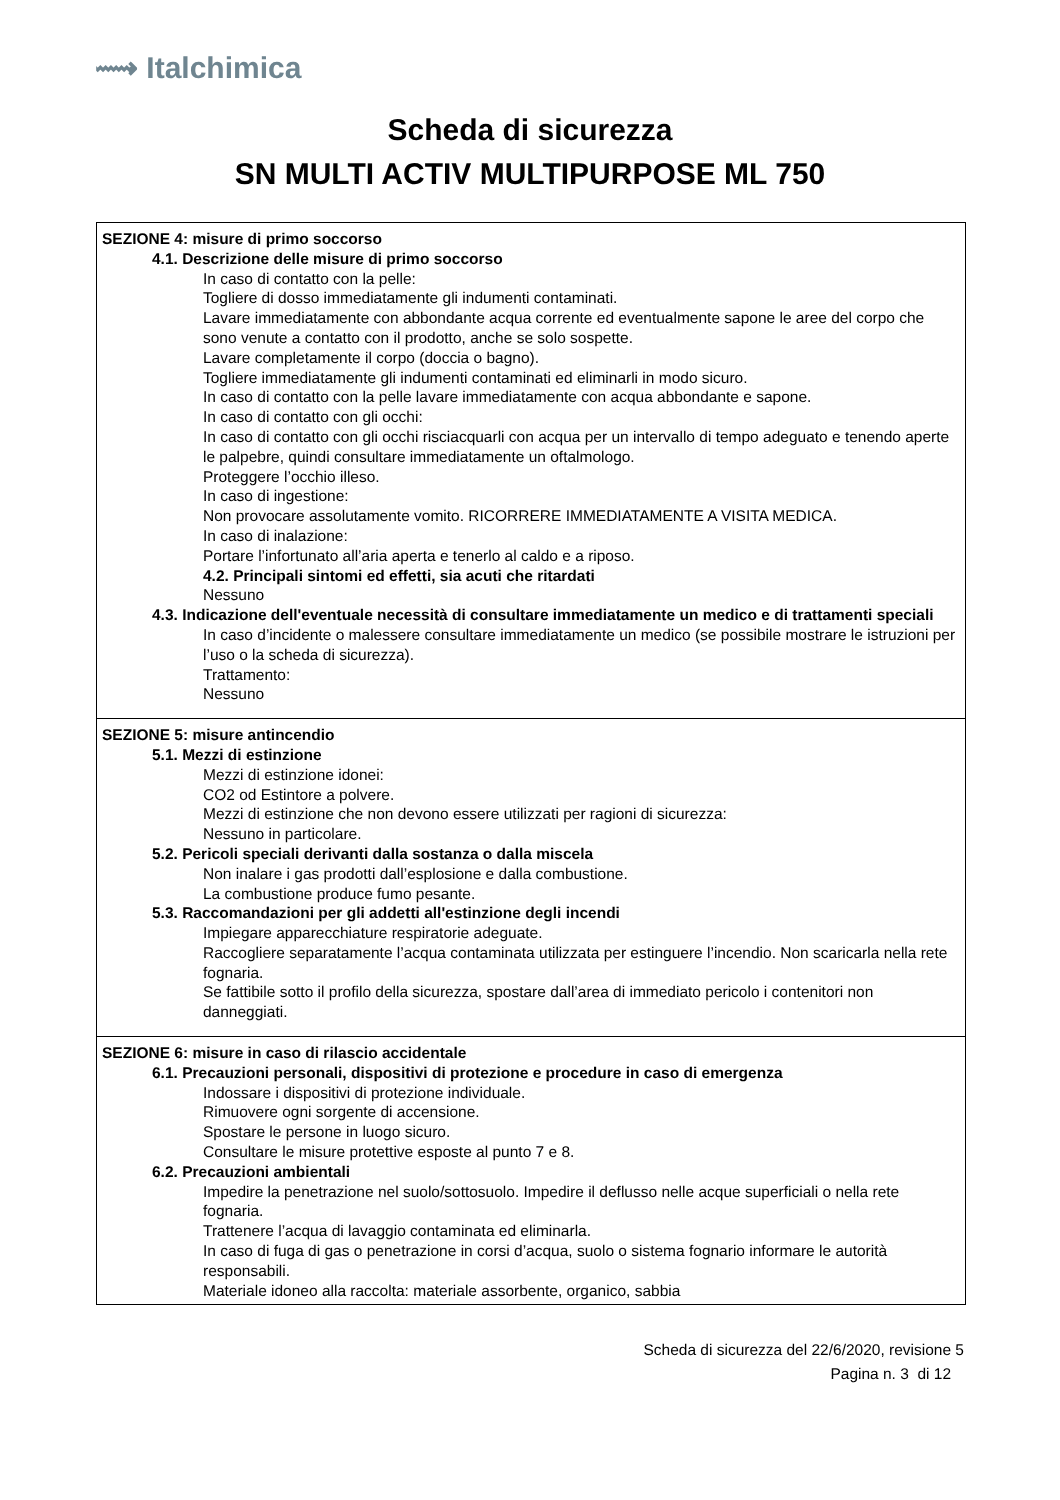⟿ Italchimica
Scheda di sicurezza
SN MULTI ACTIV MULTIPURPOSE ML 750
SEZIONE 4: misure di primo soccorso
4.1. Descrizione delle misure di primo soccorso
In caso di contatto con la pelle:
Togliere di dosso immediatamente gli indumenti contaminati.
Lavare immediatamente con abbondante acqua corrente ed eventualmente sapone le aree del corpo che sono venute a contatto con il prodotto, anche se solo sospette.
Lavare completamente il corpo (doccia o bagno).
Togliere immediatamente gli indumenti contaminati ed eliminarli in modo sicuro.
In caso di contatto con la pelle lavare immediatamente con acqua abbondante e sapone.
In caso di contatto con gli occhi:
In caso di contatto con gli occhi risciacquarli con acqua per un intervallo di tempo adeguato e tenendo aperte le palpebre, quindi consultare immediatamente un oftalmologo.
Proteggere l’occhio illeso.
In caso di ingestione:
Non provocare assolutamente vomito. RICORRERE IMMEDIATAMENTE A VISITA MEDICA.
In caso di inalazione:
Portare l’infortunato all’aria aperta e tenerlo al caldo e a riposo.
4.2. Principali sintomi ed effetti, sia acuti che ritardati
Nessuno
4.3. Indicazione dell'eventuale necessità di consultare immediatamente un medico e di trattamenti speciali
In caso d’incidente o malessere consultare immediatamente un medico (se possibile mostrare le istruzioni per l’uso o la scheda di sicurezza).
Trattamento:
Nessuno
SEZIONE 5: misure antincendio
5.1. Mezzi di estinzione
Mezzi di estinzione idonei:
CO2 od Estintore a polvere.
Mezzi di estinzione che non devono essere utilizzati per ragioni di sicurezza:
Nessuno in particolare.
5.2. Pericoli speciali derivanti dalla sostanza o dalla miscela
Non inalare i gas prodotti dall’esplosione e dalla combustione.
La combustione produce fumo pesante.
5.3. Raccomandazioni per gli addetti all'estinzione degli incendi
Impiegare apparecchiature respiratorie adeguate.
Raccogliere separatamente l’acqua contaminata utilizzata per estinguere l’incendio. Non scaricarla nella rete fognaria.
Se fattibile sotto il profilo della sicurezza, spostare dall’area di immediato pericolo i contenitori non danneggiati.
SEZIONE 6: misure in caso di rilascio accidentale
6.1. Precauzioni personali, dispositivi di protezione e procedure in caso di emergenza
Indossare i dispositivi di protezione individuale.
Rimuovere ogni sorgente di accensione.
Spostare le persone in luogo sicuro.
Consultare le misure protettive esposte al punto 7 e 8.
6.2. Precauzioni ambientali
Impedire la penetrazione nel suolo/sottosuolo. Impedire il deflusso nelle acque superficiali o nella rete fognaria.
Trattenere l’acqua di lavaggio contaminata ed eliminarla.
In caso di fuga di gas o penetrazione in corsi d’acqua, suolo o sistema fognario informare le autorità responsabili.
Materiale idoneo alla raccolta: materiale assorbente, organico, sabbia
Scheda di sicurezza del 22/6/2020, revisione 5
Pagina n. 3 di 12